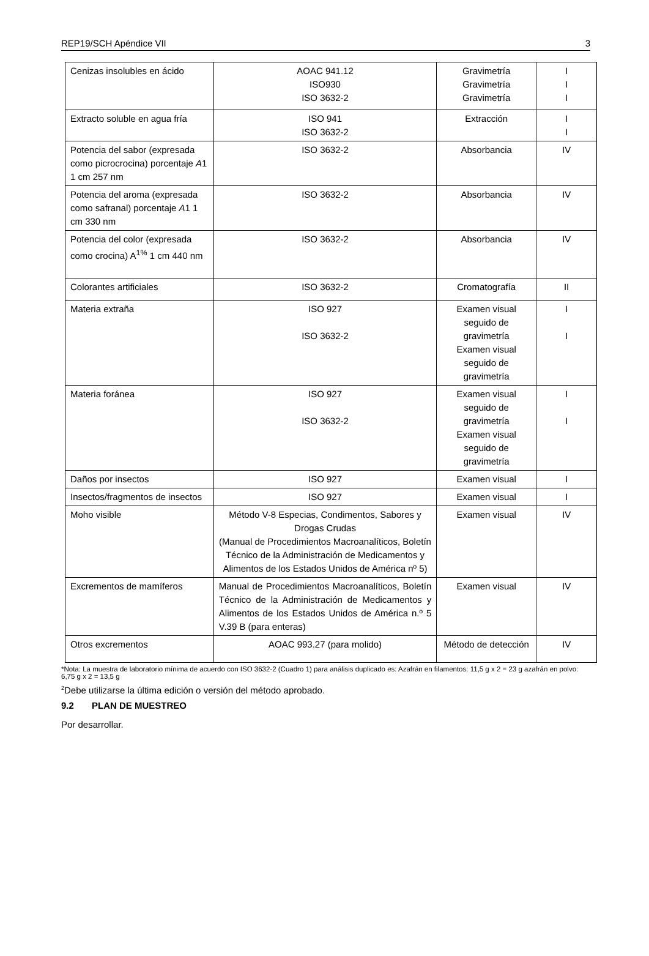REP19/SCH Apéndice VII 3
| Cenizas insolubles en ácido | AOAC 941.12 ISO930 ISO 3632-2 | Gravimetría Gravimetría Gravimetría | I I I |
| Extracto soluble en agua fría | ISO 941 ISO 3632-2 | Extracción | I I |
| Potencia del sabor (expresada como picrocrocina) porcentaje A 1 1 cm 257 nm | ISO 3632-2 | Absorbancia | IV |
| Potencia del aroma (expresada como safranal) porcentaje A 1 1 cm 330 nm | ISO 3632-2 | Absorbancia | IV |
| Potencia del color (expresada como crocina) A<sup>1%</sup> 1 cm 440 nm | ISO 3632-2 | Absorbancia | IV |
| Colorantes artificiales | ISO 3632-2 | Cromatografía | II |
| Materia extraña | ISO 927 ISO 3632-2 | Examen visual seguido de gravimetría Examen visual seguido de gravimetría | I I |
| Materia foránea | ISO 927 ISO 3632-2 | Examen visual seguido de gravimetría Examen visual seguido de gravimetría | I I |
| Daños por insectos | ISO 927 | Examen visual | I |
| Insectos/fragmentos de insectos | ISO 927 | Examen visual | I |
| Moho visible | Método V-8 Especias, Condimentos, Sabores y Drogas Crudas (Manual de Procedimientos Macroanalíticos, Boletín Técnico de la Administración de Medicamentos y Alimentos de los Estados Unidos de América nº 5) | Examen visual | IV |
| Excrementos de mamíferos | Manual de Procedimientos Macroanalíticos, Boletín Técnico de la Administración de Medicamentos y Alimentos de los Estados Unidos de América n.º 5 V.39 B (para enteras) | Examen visual | IV |
| Otros excrementos | AOAC 993.27 (para molido) | Método de detección | IV |
*Nota: La muestra de laboratorio mínima de acuerdo con ISO 3632-2 (Cuadro 1) para análisis duplicado es: Azafrán en filamentos: 11,5 g x 2 = 23 g azafrán en polvo: 6,75 g x 2 = 13,5 g
<sup>2</sup> Debe utilizarse la última edición o versión del método aprobado.
9.2 PLAN DE MUESTREO
Por desarrollar.